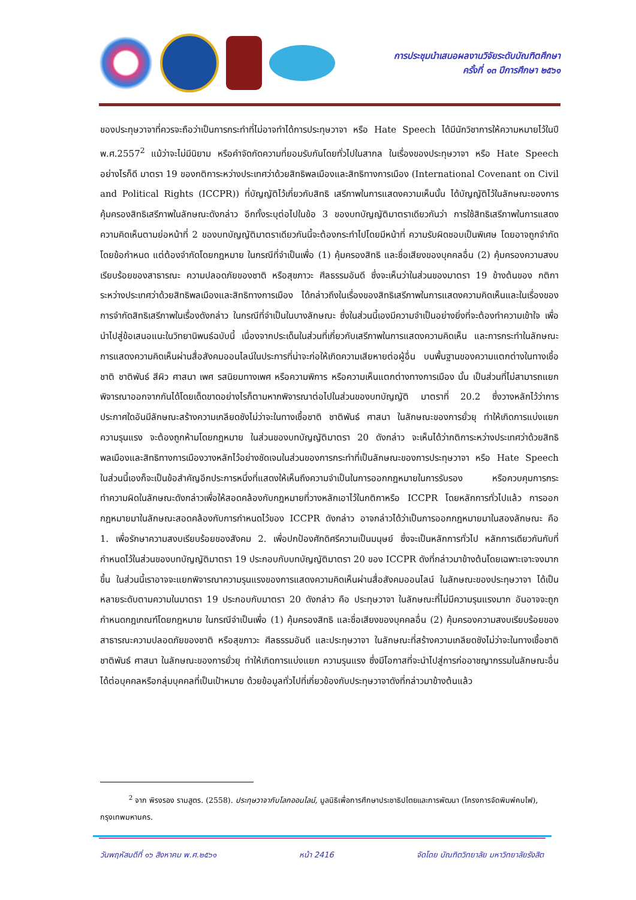การประชุมนำเสนอผลงานวิจัยระดับบัณฑิตศึกษา
ครั้งที่ ๑๓ ปีการศึกษา ๒๕๖๑
ของประทุษวาจาที่ควรจะถือว่าเป็นการกระทำที่ไม่อาจทำได้การประทุษวาจา หรือ Hate Speech ได้มีนักวิชาการให้ความหมายไว้ในปี พ.ศ.2557<sup>2</sup> แม้ว่าจะไม่มีนิยาม หรือคำจัดกัดความที่ยอมรับกันโดยทั่วไปในสากล ในเรื่องของประทุษวาจา หรือ Hate Speech อย่างไรก็ดี มาตรา 19 ของกติการะหว่างประเทศว่าด้วยสิทธิพลเมืองและสิทธิทางการเมือง (International Covenant on Civil and Political Rights (ICCPR)) ที่บัญญัติไว้เกี่ยวกับสิทธิ เสรีภาพในการแสดงความเห็นนั้น ได้บัญญัติไว้ในลักษณะของการคุ้มครองสิทธิเสรีภาพในลักษณะดังกล่าว อีกทั้งระบุต่อไปในข้อ 3 ของบทบัญญัติมาตราเดียวกันว่า การใช้สิทธิเสรีภาพในการแสดงความคิดเห็นตามย่อหน้าที่ 2 ของบทบัญญัติมาตราเดียวกันนี้จะต้องกระทำไปโดยมีหน้าที่ ความรับผิดชอบเป็นพิเศษ โดยอาจถูกจำกัดโดยข้อกำหนด แต่ต้องจำกัดโดยกฎหมาย ในกรณีที่จำเป็นเพื่อ (1) คุ้มครองสิทธิ และชื่อเสียงของบุคคลอื่น (2) คุ้มครองความสงบเรียบร้อยของสาธารณะ ความปลอดภัยของชาติ หรือสุขภาวะ ศีลธรรมอันดี ซึ่งจะเห็นว่าในส่วนของมาตรา 19 ข้างต้นของ กติการะหว่างประเทศว่าด้วยสิทธิพลเมืองและสิทธิทางการเมือง ได้กล่าวถึงในเรื่องของสิทธิเสรีภาพในการแสดงความคิดเห็นและในเรื่องของการจำกัดสิทธิเสรีภาพในเรื่องดังกล่าว ในกรณีที่จำเป็นในบางลักษณะ ซึ่งในส่วนนี้เองมีความจำเป็นอย่างยิ่งที่จะต้องทำความเข้าใจ เพื่อนำไปสู่ข้อเสนอแนะในวิทยานิพนธ์ฉบับนี้ เนื่องจากประเด็นในส่วนที่เกี่ยวกับเสรีภาพในการแสดงความคิดเห็น และการกระทำในลักษณะการแสดงความคิดเห็นผ่านสื่อสังคมออนไลน์ในประการที่น่าจะก่อให้เกิดความเสียหายต่อผู้อื่น บนพื้นฐานของความแตกต่างในทางเชื้อชาติ ชาติพันธ์ สีผิว ศาสนา เพศ รสนิยมทางเพศ หรือความพิการ หรือความเห็นแตกต่างทางการเมือง นั้น เป็นส่วนที่ไม่สามารถแยกพิจารณาออกจากกันได้โดยเด็ดขาดอย่างไรก็ตามหากพิจารณาต่อไปในส่วนของบทบัญญัติ มาตราที่ 20.2 ซึ่งวางหลักไว้ว่าการประกาศใดอันมีลักษณะสร้างความเกลียดชังไม่ว่าจะในทางเชื้อชาติ ชาติพันธ์ ศาสนา ในลักษณะของการยั่วยุ ทำให้เกิดการแบ่งแยก ความรุนแรง จะต้องถูกห้ามโดยกฎหมาย ในส่วนของบทบัญญัติมาตรา 20 ดังกล่าว จะเห็นได้ว่ากติการะหว่างประเทศว่าด้วยสิทธิพลเมืองและสิทธิทางการเมืองวางหลักไว้อย่างชัดเจนในส่วนของการกระทำที่เป็นลักษณะของการประทุษวาจา หรือ Hate Speech ในส่วนนี้เองก็จะเป็นข้อสำคัญอีกประการหนึ่งที่แสดงให้เห็นถึงความจำเป็นในการออกกฎหมายในการรับรอง หรือควบคุมการกระทำความผิดในลักษณะดังกล่าวเพื่อให้สอดคล้องกับกฎหมายที่วางหลักเอาไว้ในกติกาหรือ ICCPR โดยหลักการทั่วไปแล้ว การออกกฎหมายมาในลักษณะสอดคล้องกับการกำหนดไว้ของ ICCPR ดังกล่าว อาจกล่าวได้ว่าเป็นการออกกฎหมายมาในสองลักษณะ คือ 1. เพื่อรักษาความสงบเรียบร้อยของสังคม 2. เพื่อปกป้องศักดิศรีความเป็นมนุษย์ ซึ่งจะเป็นหลักการทั่วไป หลักการเดียวกันกับที่กำหนดไว้ในส่วนของบทบัญญัติมาตรา 19 ประกอบกับบทบัญญัติมาตรา 20 ของ ICCPR ดังที่กล่าวมาข้างต้นโดยเฉพาะเจาะจงมากขึ้น ในส่วนนี้เราอาจจะแยกพิจารณาความรุนแรงของการแสดงความคิดเห็นผ่านสื่อสังคมออนไลน์ ในลักษณะของประทุษวาจา ได้เป็นหลายระดับตามความในมาตรา 19 ประกอบกับมาตรา 20 ดังกล่าว คือ ประทุษวาจา ในลักษณะที่ไม่มีความรุนแรงมาก อันอาจจะถูกกำหนดกฎเกณฑ์โดยกฎหมาย ในกรณีจำเป็นเพื่อ (1) คุ้มครองสิทธิ และชื่อเสียงของบุคคลอื่น (2) คุ้มครองความสงบเรียบร้อยของสาธารณะความปลอดภัยของชาติ หรือสุขภาวะ ศีลธรรมอันดี และประทุษวาจา ในลักษณะที่สร้างความเกลียดชังไม่ว่าจะในทางเชื้อชาติ ชาติพันธ์ ศาสนา ในลักษณะของการยั่วยุ ทำให้เกิดการแบ่งแยก ความรุนแรง ซึ่งมีโอกาสที่จะนำไปสู่การก่ออาชญากรรมในลักษณะอื่นได้ต่อบุคคลหรือกลุ่มบุคคลที่เป็นเป้าหมาย ด้วยข้อมูลทั่วไปที่เกี่ยวข้องกับประทุษวาจาดังที่กล่าวมาข้างต้นแล้ว
<sup>2</sup> จาก พิรงรอง รามสูตร. (2558). ประทุษวาจากับโลกออนไลน์, มูลนิธิเพื่อการศึกษาประชาธิปไตยและการพัฒนา (โครงการจัดพิมพ์คบไฟ), กรุงเทพมหานคร.
วันพฤหัสบดีที่ ๑๖ สิงหาคม พ.ศ.๒๕๖๑ หน้า 2416 จัดโดย บัณฑิตวิทยาลัย มหาวิทยาลัยรังสิต